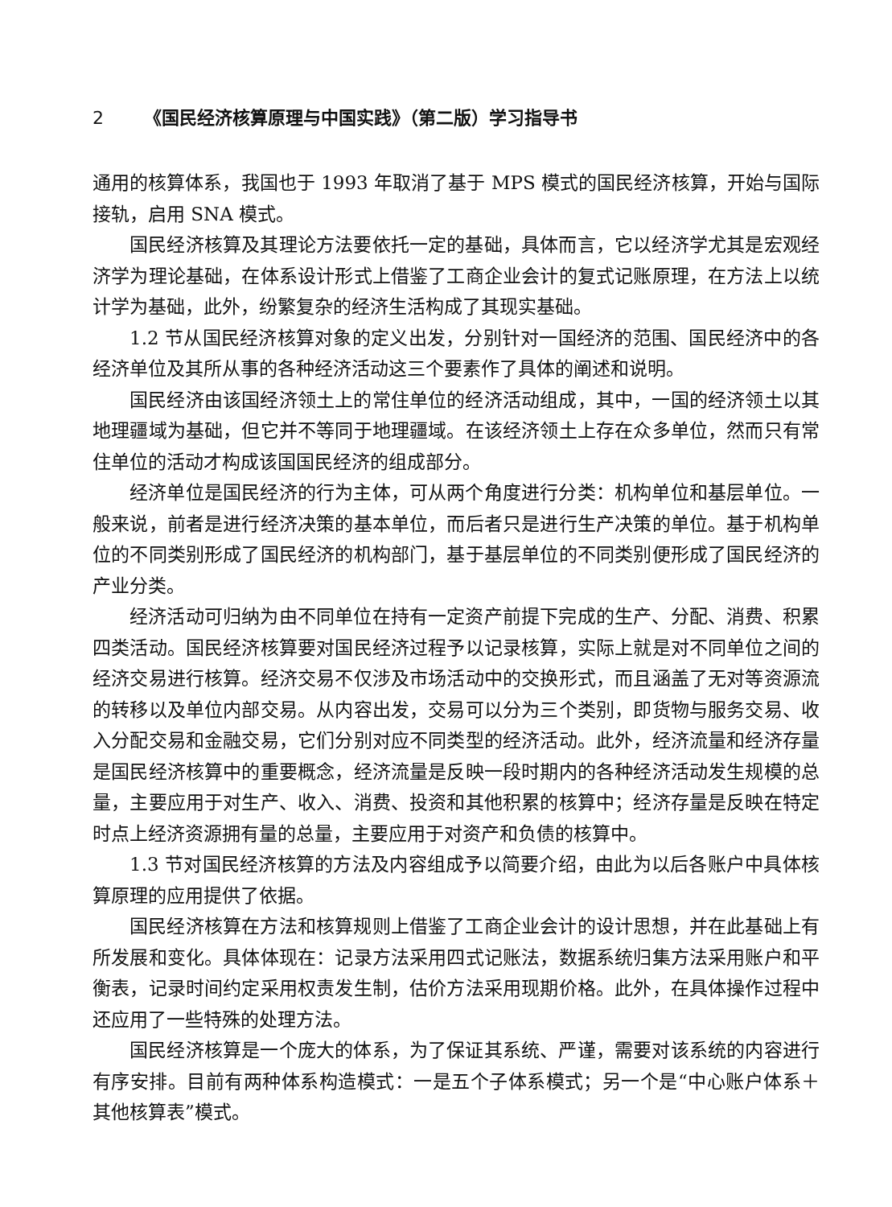2 《国民经济核算原理与中国实践》（第二版）学习指导书
通用的核算体系，我国也于 1993 年取消了基于 MPS 模式的国民经济核算，开始与国际接轨，启用 SNA 模式。
国民经济核算及其理论方法要依托一定的基础，具体而言，它以经济学尤其是宏观经济学为理论基础，在体系设计形式上借鉴了工商企业会计的复式记账原理，在方法上以统计学为基础，此外，纷繁复杂的经济生活构成了其现实基础。
1.2 节从国民经济核算对象的定义出发，分别针对一国经济的范围、国民经济中的各经济单位及其所从事的各种经济活动这三个要素作了具体的阐述和说明。
国民经济由该国经济领土上的常住单位的经济活动组成，其中，一国的经济领土以其地理疆域为基础，但它并不等同于地理疆域。在该经济领土上存在众多单位，然而只有常住单位的活动才构成该国国民经济的组成部分。
经济单位是国民经济的行为主体，可从两个角度进行分类：机构单位和基层单位。一般来说，前者是进行经济决策的基本单位，而后者只是进行生产决策的单位。基于机构单位的不同类别形成了国民经济的机构部门，基于基层单位的不同类别便形成了国民经济的产业分类。
经济活动可归纳为由不同单位在持有一定资产前提下完成的生产、分配、消费、积累四类活动。国民经济核算要对国民经济过程予以记录核算，实际上就是对不同单位之间的经济交易进行核算。经济交易不仅涉及市场活动中的交换形式，而且涵盖了无对等资源流的转移以及单位内部交易。从内容出发，交易可以分为三个类别，即货物与服务交易、收入分配交易和金融交易，它们分别对应不同类型的经济活动。此外，经济流量和经济存量是国民经济核算中的重要概念，经济流量是反映一段时期内的各种经济活动发生规模的总量，主要应用于对生产、收入、消费、投资和其他积累的核算中；经济存量是反映在特定时点上经济资源拥有量的总量，主要应用于对资产和负债的核算中。
1.3 节对国民经济核算的方法及内容组成予以简要介绍，由此为以后各账户中具体核算原理的应用提供了依据。
国民经济核算在方法和核算规则上借鉴了工商企业会计的设计思想，并在此基础上有所发展和变化。具体体现在：记录方法采用四式记账法，数据系统归集方法采用账户和平衡表，记录时间约定采用权责发生制，估价方法采用现期价格。此外，在具体操作过程中还应用了一些特殊的处理方法。
国民经济核算是一个庞大的体系，为了保证其系统、严谨，需要对该系统的内容进行有序安排。目前有两种体系构造模式：一是五个子体系模式；另一个是“中心账户体系＋其他核算表”模式。